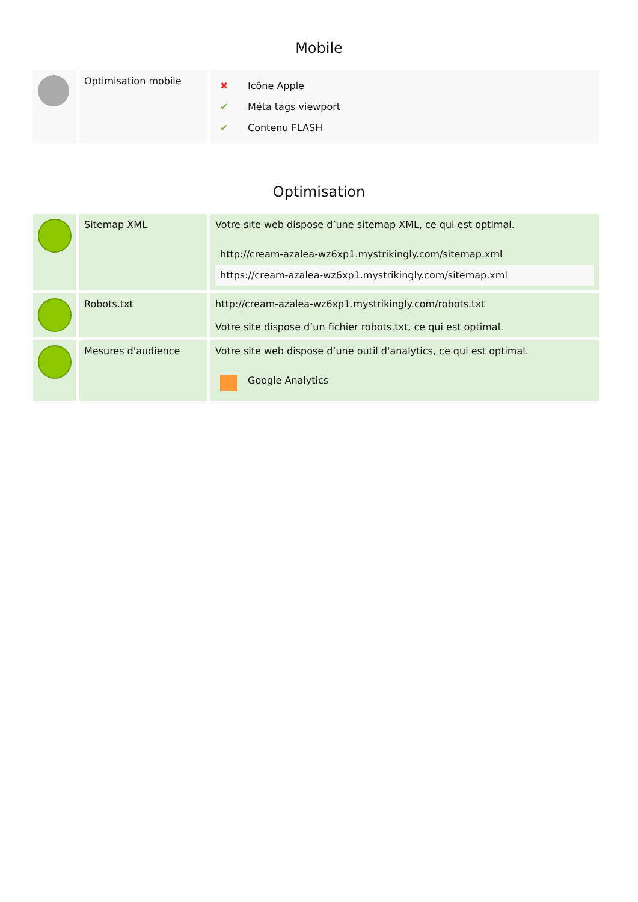Mobile
| | Optimisation mobile | / ✖ / Icône Apple / / ✔ / Méta tags viewport / / ✔ / Contenu FLASH / |
Optimisation
| | Sitemap XML | Votre site web dispose d’une sitemap XML, ce qui est optimal. / http://cream-azalea-wz6xp1.mystrikingly.com/sitemap.xml / / https://cream-azalea-wz6xp1.mystrikingly.com/sitemap.xml / |
| | Robots.txt | http://cream-azalea-wz6xp1.mystrikingly.com/robots.txt Votre site dispose d’un fichier robots.txt, ce qui est optimal. |
| | Mesures d'audience | Votre site web dispose d’une outil d'analytics, ce qui est optimal. / / Google Analytics / |